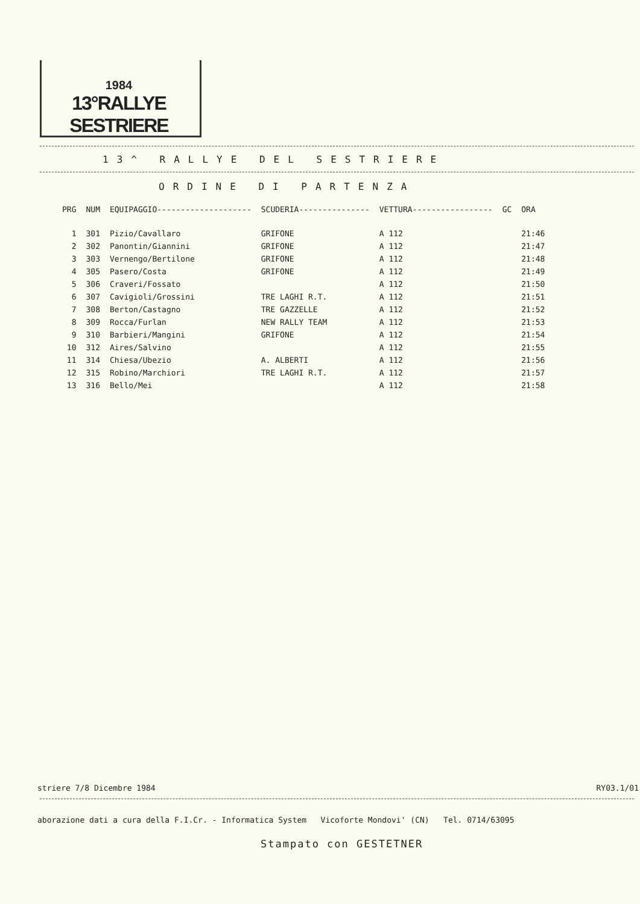1984
13°RALLYE SESTRIERE
13^ RALLYE DEL SESTRIERE
ORDINE DI PARTENZA
| PRG | NUM | EQUIPAGGIO-------------------- | SCUDERIA--------------- | VETTURA----------------- | GC | ORA |
| --- | --- | --- | --- | --- | --- | --- |
| 1 | 301 | Pizio/Cavallaro | GRIFONE | A 112 | | 21:46 |
| 2 | 302 | Panontin/Giannini | GRIFONE | A 112 | | 21:47 |
| 3 | 303 | Vernengo/Bertilone | GRIFONE | A 112 | | 21:48 |
| 4 | 305 | Pasero/Costa | GRIFONE | A 112 | | 21:49 |
| 5 | 306 | Craveri/Fossato | | A 112 | | 21:50 |
| 6 | 307 | Cavigioli/Grossini | TRE LAGHI R.T. | A 112 | | 21:51 |
| 7 | 308 | Berton/Castagno | TRE GAZZELLE | A 112 | | 21:52 |
| 8 | 309 | Rocca/Furlan | NEW RALLY TEAM | A 112 | | 21:53 |
| 9 | 310 | Barbieri/Mangini | GRIFONE | A 112 | | 21:54 |
| 10 | 312 | Aires/Salvino | | A 112 | | 21:55 |
| 11 | 314 | Chiesa/Ubezio | A. ALBERTI | A 112 | | 21:56 |
| 12 | 315 | Robino/Marchiori | TRE LAGHI R.T. | A 112 | | 21:57 |
| 13 | 316 | Bello/Mei | | A 112 | | 21:58 |
striere 7/8 Dicembre 1984 RY03.1/01
aborazione dati a cura della F.I.Cr. - Informatica System Vicoforte Mondovi' (CN) Tel. 0714/63095
Stampato con GESTETNER